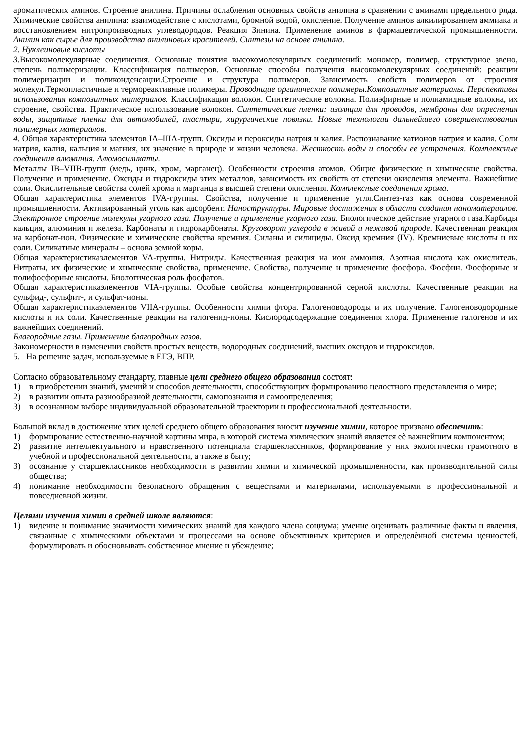ароматических аминов. Строение анилина. Причины ослабления основных свойств анилина в сравнении с аминами предельного ряда. Химические свойства анилина: взаимодействие с кислотами, бромной водой, окисление. Получение аминов алкилированием аммиака и восстановлением нитропроизводных углеводородов. Реакция Зинина. Применение аминов в фармацевтической промышленности. Анилин как сырье для производства анилиновых красителей. Синтезы на основе анилина.
2. Нуклеиновые кислоты
3. Высокомолекулярные соединения. Основные понятия высокомолекулярных соединений: мономер, полимер, структурное звено, степень полимеризации. Классификация полимеров. Основные способы получения высокомолекулярных соединений: реакции полимеризации и поликонденсации.Строение и структура полимеров. Зависимость свойств полимеров от строения молекул.Термопластичные и термореактивные полимеры. Проводящие органические полимеры.Композитные материалы. Перспективы использования композитных материалов. Классификация волокон. Синтетические волокна. Полиэфирные и полиамидные волокна, их строение, свойства. Практическое использование волокон. Синтетические пленки: изоляция для проводов, мембраны для опреснения воды, защитные пленки для автомобилей, пластыри, хирургические повязки. Новые технологии дальнейшего совершенствования полимерных материалов.
4. Общая характеристика элементов IA–IIIA-групп. Оксиды и пероксиды натрия и калия. Распознавание катионов натрия и калия. Соли натрия, калия, кальция и магния, их значение в природе и жизни человека. Жесткость воды и способы ее устранения. Комплексные соединения алюминия. Алюмосиликаты.
Металлы IB–VIIB-групп (медь, цинк, хром, марганец). Особенности строения атомов. Общие физические и химические свойства. Получение и применение. Оксиды и гидроксиды этих металлов, зависимость их свойств от степени окисления элемента. Важнейшие соли. Окислительные свойства солей хрома и марганца в высшей степени окисления. Комплексные соединения хрома.
Общая характеристика элементов IVA-группы. Свойства, получение и применение угля.Синтез-газ как основа современной промышленности. Активированный уголь как адсорбент. Наноструктуры. Мировые достижения в области создания наноматериалов. Электронное строение молекулы угарного газа. Получение и применение угарного газа. Биологическое действие угарного газа.Карбиды кальция, алюминия и железа. Карбонаты и гидрокарбонаты. Круговорот углерода в живой и неживой природе. Качественная реакция на карбонат-ион. Физические и химические свойства кремния. Силаны и силициды. Оксид кремния (IV). Кремниевые кислоты и их соли. Силикатные минералы – основа земной коры.
Общая характеристикаэлементов VA-группы. Нитриды. Качественная реакция на ион аммония. Азотная кислота как окислитель. Нитраты, их физические и химические свойства, применение. Свойства, получение и применение фосфора. Фосфин. Фосфорные и полифосфорные кислоты. Биологическая роль фосфатов.
Общая характеристикаэлементов VIA-группы. Особые свойства концентрированной серной кислоты. Качественные реакции на сульфид-, сульфит-, и сульфат-ионы.
Общая характеристикаэлементов VIIA-группы. Особенности химии фтора. Галогеноводороды и их получение. Галогеноводородные кислоты и их соли. Качественные реакции на галогенид-ионы. Кислородсодержащие соединения хлора. Применение галогенов и их важнейших соединений.
Благородные газы. Применение благородных газов.
Закономерности в изменении свойств простых веществ, водородных соединений, высших оксидов и гидроксидов.
5. На решение задач, используемые в ЕГЭ, ВПР.
Согласно образовательному стандарту, главные цели среднего общего образования состоят:
1) в приобретении знаний, умений и способов деятельности, способствующих формированию целостного представления о мире;
2) в развитии опыта разнообразной деятельности, самопознания и самоопределения;
3) в осознанном выборе индивидуальной образовательной траектории и профессиональной деятельности.
Большой вклад в достижение этих целей среднего общего образования вносит изучение химии, которое призвано обеспечить:
1) формирование естественно-научной картины мира, в которой система химических знаний является еѐ важнейшим компонентом;
2) развитие интеллектуального и нравственного потенциала старшеклассников, формирование у них экологически грамотного в учебной и профессиональной деятельности, а также в быту;
3) осознание у старшеклассников необходимости в развитии химии и химической промышленности, как производительной силы общества;
4) понимание необходимости безопасного обращения с веществами и материалами, используемыми в профессиональной и повседневной жизни.
Целями изучения химии в средней школе являются:
1) видение и понимание значимости химических знаний для каждого члена социума; умение оценивать различные факты и явления, связанные с химическими объектами и процессами на основе объективных критериев и определѐнной системы ценностей, формулировать и обосновывать собственное мнение и убеждение;